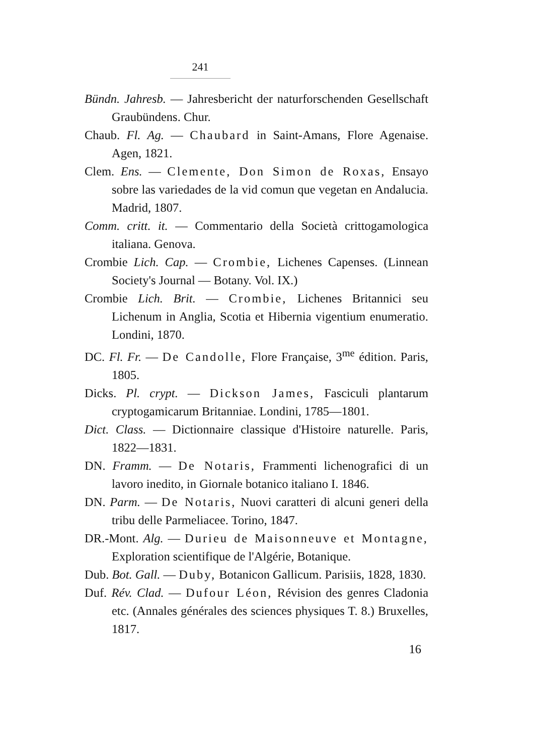241
Bündn. Jahresb. — Jahresbericht der naturforschenden Gesellschaft Graubündens. Chur.
Chaub. Fl. Ag. — Chaubard in Saint-Amans, Flore Agenaise. Agen, 1821.
Clem. Ens. — Clemente, Don Simon de Roxas, Ensayo sobre las variedades de la vid comun que vegetan en Andalucia. Madrid, 1807.
Comm. critt. it. — Commentario della Società crittogamologica italiana. Genova.
Crombie Lich. Cap. — Crombie, Lichenes Capenses. (Linnean Society's Journal — Botany. Vol. IX.)
Crombie Lich. Brit. — Crombie, Lichenes Britannici seu Lichenum in Anglia, Scotia et Hibernia vigentium enumeratio. Londini, 1870.
DC. Fl. Fr. — De Candolle, Flore Française, 3<sup>me</sup> édition. Paris, 1805.
Dicks. Pl. crypt. — Dickson James, Fasciculi plantarum cryptogamicarum Britanniae. Londini, 1785—1801.
Dict. Class. — Dictionnaire classique d'Histoire naturelle. Paris, 1822—1831.
DN. Framm. — De Notaris, Frammenti lichenografici di un lavoro inedito, in Giornale botanico italiano I. 1846.
DN. Parm. — De Notaris, Nuovi caratteri di alcuni generi della tribu delle Parmeliacee. Torino, 1847.
DR.-Mont. Alg. — Durieu de Maisonneuve et Montagne, Exploration scientifique de l'Algérie, Botanique.
Dub. Bot. Gall. — Duby, Botanicon Gallicum. Parisiis, 1828, 1830.
Duf. Rév. Clad. — Dufour Léon, Révision des genres Cladonia etc. (Annales générales des sciences physiques T. 8.) Bruxelles, 1817.
16